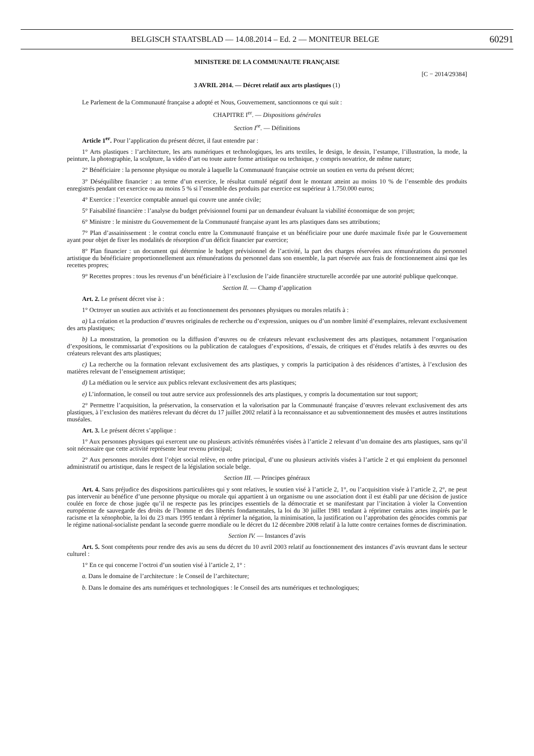BELGISCH STAATSBLAD — 14.08.2014 – Ed. 2 — MONITEUR BELGE 60291
MINISTERE DE LA COMMUNAUTE FRANÇAISE
[C − 2014/29384]
3 AVRIL 2014. — Décret relatif aux arts plastiques (1)
Le Parlement de la Communauté française a adopté et Nous, Gouvernement, sanctionnons ce qui suit :
CHAPITRE I<sup>er</sup>. — Dispositions générales
Section I<sup>re</sup>. — Définitions
Article 1<sup>er</sup>. Pour l’application du présent décret, il faut entendre par :
1° Arts plastiques : l’architecture, les arts numériques et technologiques, les arts textiles, le design, le dessin, l’estampe, l’illustration, la mode, la peinture, la photographie, la sculpture, la vidéo d’art ou toute autre forme artistique ou technique, y compris novatrice, de même nature;
2° Bénéficiaire : la personne physique ou morale à laquelle la Communauté française octroie un soutien en vertu du présent décret;
3° Déséquilibre financier : au terme d’un exercice, le résultat cumulé négatif dont le montant atteint au moins 10 % de l’ensemble des produits enregistrés pendant cet exercice ou au moins 5 % si l’ensemble des produits par exercice est supérieur à 1.750.000 euros;
4° Exercice : l’exercice comptable annuel qui couvre une année civile;
5° Faisabilité financière : l’analyse du budget prévisionnel fourni par un demandeur évaluant la viabilité économique de son projet;
6° Ministre : le ministre du Gouvernement de la Communauté française ayant les arts plastiques dans ses attributions;
7° Plan d’assainissement : le contrat conclu entre la Communauté française et un bénéficiaire pour une durée maximale fixée par le Gouvernement ayant pour objet de fixer les modalités de résorption d’un déficit financier par exercice;
8° Plan financier : un document qui détermine le budget prévisionnel de l’activité, la part des charges réservées aux rémunérations du personnel artistique du bénéficiaire proportionnellement aux rémunérations du personnel dans son ensemble, la part réservée aux frais de fonctionnement ainsi que les recettes propres;
9° Recettes propres : tous les revenus d’un bénéficiaire à l’exclusion de l’aide financière structurelle accordée par une autorité publique quelconque.
Section II. — Champ d’application
Art. 2. Le présent décret vise à :
1° Octroyer un soutien aux activités et au fonctionnement des personnes physiques ou morales relatifs à :
a) La création et la production d’œuvres originales de recherche ou d’expression, uniques ou d’un nombre limité d’exemplaires, relevant exclusivement des arts plastiques;
b) La monstration, la promotion ou la diffusion d’œuvres ou de créateurs relevant exclusivement des arts plastiques, notamment l’organisation d’expositions, le commissariat d’expositions ou la publication de catalogues d’expositions, d’essais, de critiques et d’études relatifs à des œuvres ou des créateurs relevant des arts plastiques;
c) La recherche ou la formation relevant exclusivement des arts plastiques, y compris la participation à des résidences d’artistes, à l’exclusion des matières relevant de l’enseignement artistique;
d) La médiation ou le service aux publics relevant exclusivement des arts plastiques;
e) L’information, le conseil ou tout autre service aux professionnels des arts plastiques, y compris la documentation sur tout support;
2° Permettre l’acquisition, la préservation, la conservation et la valorisation par la Communauté française d’œuvres relevant exclusivement des arts plastiques, à l’exclusion des matières relevant du décret du 17 juillet 2002 relatif à la reconnaissance et au subventionnement des musées et autres institutions muséales.
Art. 3. Le présent décret s’applique :
1° Aux personnes physiques qui exercent une ou plusieurs activités rémunérées visées à l’article 2 relevant d’un domaine des arts plastiques, sans qu’il soit nécessaire que cette activité représente leur revenu principal;
2° Aux personnes morales dont l’objet social relève, en ordre principal, d’une ou plusieurs activités visées à l’article 2 et qui emploient du personnel administratif ou artistique, dans le respect de la législation sociale belge.
Section III. — Principes généraux
Art. 4. Sans préjudice des dispositions particulières qui y sont relatives, le soutien visé à l’article 2, 1°, ou l’acquisition visée à l’article 2, 2°, ne peut pas intervenir au bénéfice d’une personne physique ou morale qui appartient à un organisme ou une association dont il est établi par une décision de justice coulée en force de chose jugée qu’il ne respecte pas les principes essentiels de la démocratie et se manifestant par l’incitation à violer la Convention européenne de sauvegarde des droits de l’homme et des libertés fondamentales, la loi du 30 juillet 1981 tendant à réprimer certains actes inspirés par le racisme et la xénophobie, la loi du 23 mars 1995 tendant à réprimer la négation, la minimisation, la justification ou l’approbation des génocides commis par le régime national-socialiste pendant la seconde guerre mondiale ou le décret du 12 décembre 2008 relatif à la lutte contre certaines formes de discrimination.
Section IV. — Instances d’avis
Art. 5. Sont compétents pour rendre des avis au sens du décret du 10 avril 2003 relatif au fonctionnement des instances d’avis œuvrant dans le secteur culturel :
1° En ce qui concerne l’octroi d’un soutien visé à l’article 2, 1° :
a. Dans le domaine de l’architecture : le Conseil de l’architecture;
b. Dans le domaine des arts numériques et technologiques : le Conseil des arts numériques et technologiques;